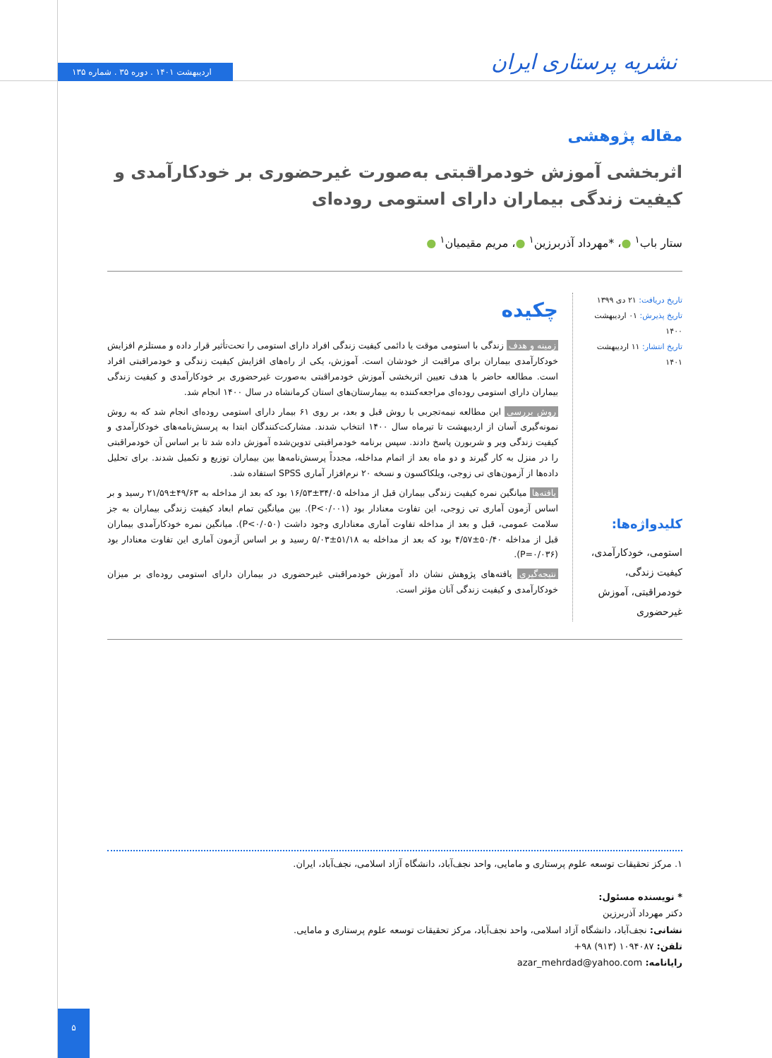نشریه پرستاری ایران
اردیبهشت ۱۴۰۱ . دوره ۳۵ . شماره ۱۳۵
مقاله پژوهشی
اثربخشی آموزش خودمراقبتی به‌صورت غیرحضوری بر خودکارآمدی و کیفیت زندگی بیماران دارای استومی روده‌ای
ستار باب<sup>۱</sup> ●، *مهرداد آذربرزین<sup>۱</sup> ●، مریم مقیمیان<sup>۱</sup> ●
تاریخ دریافت: ۲۱ دی ۱۳۹۹
تاریخ پذیرش: ۰۱ اردیبهشت ۱۴۰۰
تاریخ انتشار: ۱۱ اردیبهشت ۱۴۰۱
کلیدواژه‌ها:
استومی، خودکارآمدی، کیفیت زندگی، خودمراقبتی، آموزش غیرحضوری
چکیده
زمینه و هدف زندگی با استومی موقت یا دائمی کیفیت زندگی افراد دارای استومی را تحت‌تأثیر قرار داده و مستلزم افزایش خودکارآمدی بیماران برای مراقبت از خودشان است. آموزش، یکی از راه‌های افزایش کیفیت زندگی و خودمراقبتی افراد است. مطالعه حاضر با هدف تعیین اثربخشی آموزش خودمراقبتی به‌صورت غیرحضوری بر خودکارآمدی و کیفیت زندگی بیماران دارای استومی روده‌ای مراجعه‌کننده به بیمارستان‌های استان کرمانشاه در سال ۱۴۰۰ انجام شد.
روش بررسی این مطالعه نیمه‌تجربی با روش قبل و بعد، بر روی ۶۱ بیمار دارای استومی روده‌ای انجام شد که به روش نمونه‌گیری آسان از اردیبهشت تا تیرماه سال ۱۴۰۰ انتخاب شدند. مشارکت‌کنندگان ابتدا به پرسش‌نامه‌های خودکارآمدی و کیفیت زندگی ویر و شربورن پاسخ دادند. سپس برنامه خودمراقبتی تدوین‌شده آموزش داده شد تا بر اساس آن خودمراقبتی را در منزل به کار گیرند و دو ماه بعد از اتمام مداخله، مجدداً پرسش‌نامه‌ها بین بیماران توزیع و تکمیل شدند. برای تحلیل داده‌ها از آزمون‌های تی زوجی، ویلکاکسون و نسخه ۲۰ نرم‌افزار آماری SPSS استفاده شد.
یافته‌ها میانگین نمره کیفیت زندگی بیماران قبل از مداخله ۳۴/۰۵±۱۶/۵۳ بود که بعد از مداخله به ۴۹/۶۳±۲۱/۵۹ رسید و بر اساس آزمون آماری تی زوجی، این تفاوت معنادار بود (P<۰/۰۰۱). بین میانگین تمام ابعاد کیفیت زندگی بیماران به جز سلامت عمومی، قبل و بعد از مداخله تفاوت آماری معناداری وجود داشت (P<۰/۰۵۰). میانگین نمره خودکارآمدی بیماران قبل از مداخله ۵۰/۴۰±۴/۵۷ بود که بعد از مداخله به ۵۱/۱۸±۵/۰۳ رسید و بر اساس آزمون آماری این تفاوت معنادار بود (P=۰/۰۳۶).
نتیجه‌گیری یافته‌های پژوهش نشان داد آموزش خودمراقبتی غیرحضوری در بیماران دارای استومی روده‌ای بر میزان خودکارآمدی و کیفیت زندگی آنان مؤثر است.
۱. مرکز تحقیقات توسعه علوم پرستاری و مامایی، واحد نجف‌آباد، دانشگاه آزاد اسلامی، نجف‌آباد، ایران.
* نویسنده مسئول:
دکتر مهرداد آذربرزین
نشانی: نجف‌آباد، دانشگاه آزاد اسلامی، واحد نجف‌آباد، مرکز تحقیقات توسعه علوم پرستاری و مامایی.
تلفن: ۱۰۹۴۰۸۷ (۹۱۳) ۹۸+
رایانامه: azar_mehrdad@yahoo.com
۵